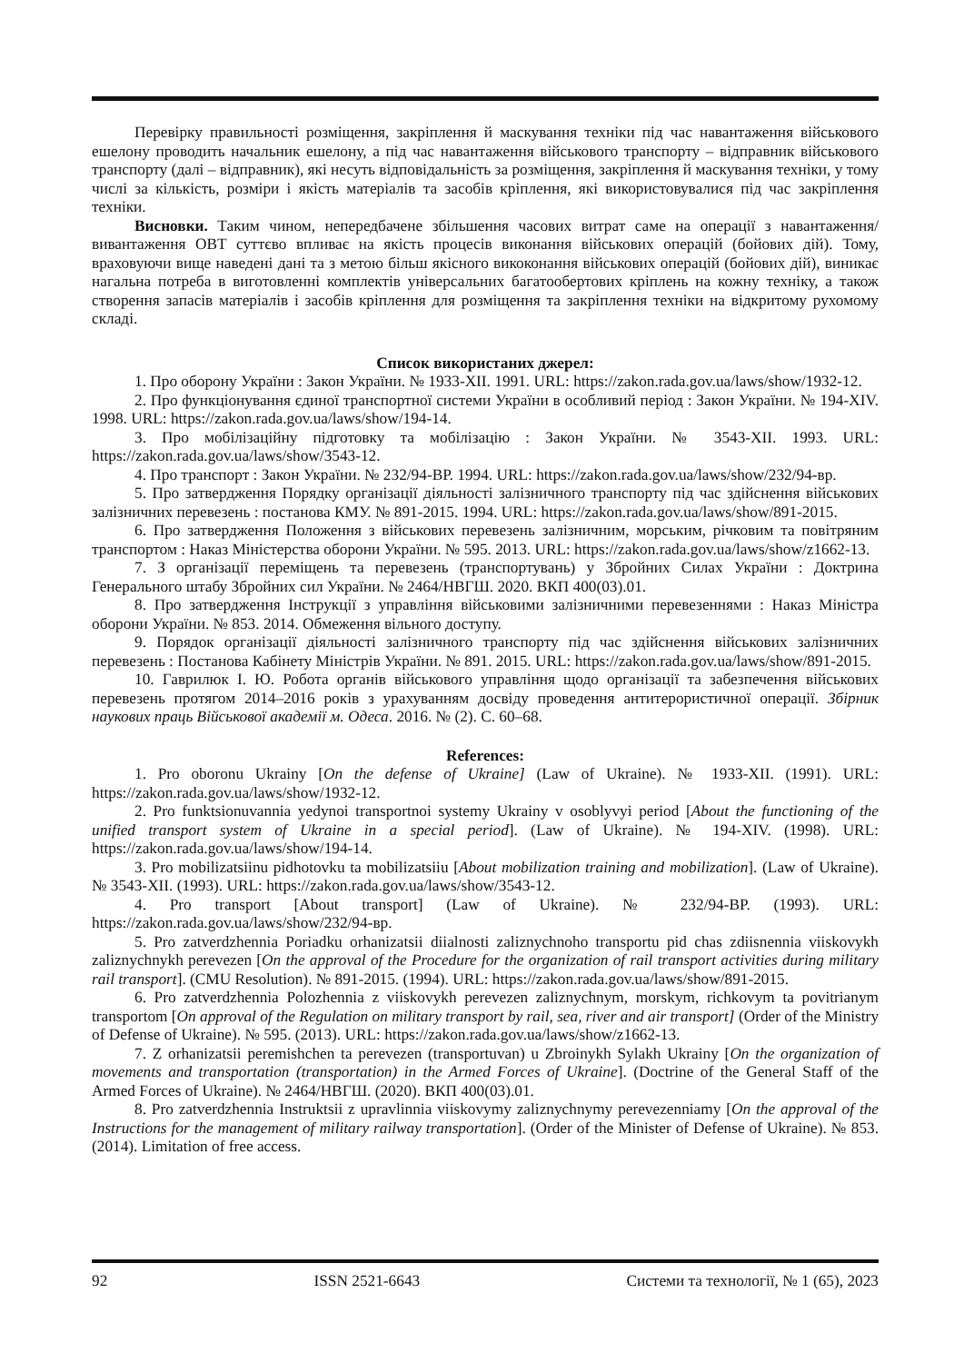Перевірку правильності розміщення, закріплення й маскування техніки під час навантаження військового ешелону проводить начальник ешелону, а під час навантаження військового транспорту – відправник військового транспорту (далі – відправник), які несуть відповідальність за розміщення, закріплення й маскування техніки, у тому числі за кількість, розміри і якість матеріалів та засобів кріплення, які використовувалися під час закріплення техніки.
Висновки. Таким чином, непередбачене збільшення часових витрат саме на операції з навантаження/вивантаження ОВТ суттєво впливає на якість процесів виконання військових операцій (бойових дій). Тому, враховуючи вище наведені дані та з метою більш якісного викоконання військових операцій (бойових дій), виникає нагальна потреба в виготовленні комплектів універсальних багатообертових кріплень на кожну техніку, а також створення запасів матеріалів і засобів кріплення для розміщення та закріплення техніки на відкритому рухомому складі.
Список використаних джерел:
1. Про оборону України : Закон України. № 1933-XII. 1991. URL: https://zakon.rada.gov.ua/laws/show/1932-12.
2. Про функціонування єдиної транспортної системи України в особливий період : Закон України. № 194-XIV. 1998. URL: https://zakon.rada.gov.ua/laws/show/194-14.
3. Про мобілізаційну підготовку та мобілізацію : Закон України. № 3543-XII. 1993. URL: https://zakon.rada.gov.ua/laws/show/3543-12.
4. Про транспорт : Закон України. № 232/94-ВР. 1994. URL: https://zakon.rada.gov.ua/laws/show/232/94-вр.
5. Про затвердження Порядку організації діяльності залізничного транспорту під час здійснення військових залізничних перевезень : постанова КМУ. № 891-2015. 1994. URL: https://zakon.rada.gov.ua/laws/show/891-2015.
6. Про затвердження Положення з військових перевезень залізничним, морським, річковим та повітряним транспортом : Наказ Міністерства оборони України. № 595. 2013. URL: https://zakon.rada.gov.ua/laws/show/z1662-13.
7. З організації переміщень та перевезень (транспортувань) у Збройних Силах України : Доктрина Генерального штабу Збройних сил України. № 2464/НВГШ. 2020. ВКП 400(03).01.
8. Про затвердження Інструкції з управління військовими залізничними перевезеннями : Наказ Міністра оборони України. № 853. 2014. Обмеження вільного доступу.
9. Порядок організації діяльності залізничного транспорту під час здійснення військових залізничних перевезень : Постанова Кабінету Міністрів України. № 891. 2015. URL: https://zakon.rada.gov.ua/laws/show/891-2015.
10. Гаврилюк І. Ю. Робота органів військового управління щодо організації та забезпечення військових перевезень протягом 2014–2016 років з урахуванням досвіду проведення антитерористичної операції. Збірник наукових праць Військової академії м. Одеса. 2016. № (2). С. 60–68.
References:
1. Pro oboronu Ukrainy [On the defense of Ukraine] (Law of Ukraine). № 1933-XII. (1991). URL: https://zakon.rada.gov.ua/laws/show/1932-12.
2. Pro funktsionuvannia yedynoi transportnoi systemy Ukrainy v osoblyvyi period [About the functioning of the unified transport system of Ukraine in a special period]. (Law of Ukraine). № 194-XIV. (1998). URL: https://zakon.rada.gov.ua/laws/show/194-14.
3. Pro mobilizatsiinu pidhotovku ta mobilizatsiiu [About mobilization training and mobilization]. (Law of Ukraine). № 3543-XII. (1993). URL: https://zakon.rada.gov.ua/laws/show/3543-12.
4. Pro transport [About transport] (Law of Ukraine). № 232/94-ВР. (1993). URL: https://zakon.rada.gov.ua/laws/show/232/94-вр.
5. Pro zatverdzhennia Poriadku orhanizatsii diialnosti zaliznychnoho transportu pid chas zdiisnennia viiskovykh zaliznychnykh perevezen [On the approval of the Procedure for the organization of rail transport activities during military rail transport]. (CMU Resolution). № 891-2015. (1994). URL: https://zakon.rada.gov.ua/laws/show/891-2015.
6. Pro zatverdzhennia Polozhennia z viiskovykh perevezen zaliznychnym, morskym, richkovym ta povitrianym transportom [On approval of the Regulation on military transport by rail, sea, river and air transport] (Order of the Ministry of Defense of Ukraine). № 595. (2013). URL: https://zakon.rada.gov.ua/laws/show/z1662-13.
7. Z orhanizatsii peremishchen ta perevezen (transportuvan) u Zbroinykh Sylakh Ukrainy [On the organization of movements and transportation (transportation) in the Armed Forces of Ukraine]. (Doctrine of the General Staff of the Armed Forces of Ukraine). № 2464/НВГШ. (2020). ВКП 400(03).01.
8. Pro zatverdzhennia Instruktsii z upravlinnia viiskovymy zaliznychnymy perevezenniamy [On the approval of the Instructions for the management of military railway transportation]. (Order of the Minister of Defense of Ukraine). № 853. (2014). Limitation of free access.
92 ISSN 2521-6643 Системи та технології, № 1 (65), 2023